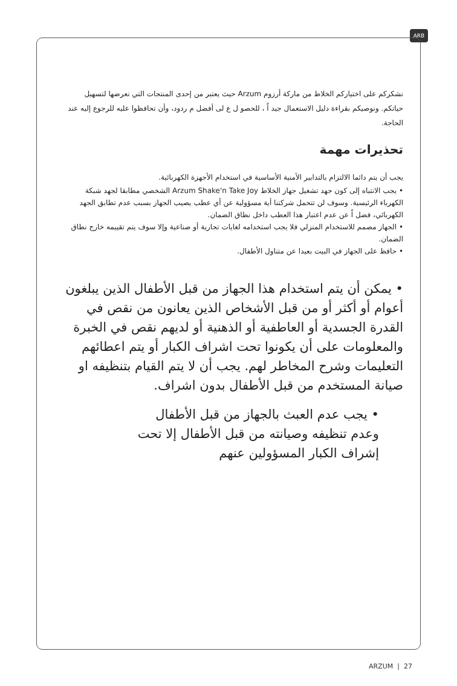ARB
نشكركم على اختياركم الخلاط من ماركة أرزوم Arzum حيث يعتبر من إحدى المنتجات التي نعرضها لتسهيل حياتكم. ونوصيكم بقراءة دليل الاستعمال جيد اً ، للحصو ل ع لى أفضل م ردود، وأن تحافظوا عليه للرجوع إليه عند الحاجة.
تحذيرات مهمة
يجب أن يتم دائما الالتزام بالتدابير الأمنية الأساسية في استخدام الأجهزة الكهربائية.
• يجب الانتباه إلى كون جهد تشغيل جهاز الخلاط Arzum Shake'n Take Joy الشخصي مطابقا لجهد شبكة الكهرباء الرئيسية. وسوف لن تتحمل شركتنا أية مسؤولية عن أي عطب يصيب الجهاز بسبب عدم تطابق الجهد الكهربائي، فضل اً عن عدم اعتبار هذا العطب داخل نطاق الضمان.
• الجهاز مصمم للاستخدام المنزلي فلا يجب استخدامه لغايات تجارية أو صناعية وإلا سوف يتم تقييمه خارج نطاق الضمان.
• حافظ على الجهاز في البيت بعيدا عن متناول الأطفال.
• يمكن أن يتم استخدام هذا الجهاز من قبل الأطفال الذين يبلغون أعوام أو أكثر أو من قبل الأشخاص الذين يعانون من نقص في القدرة الجسدية أو العاطفية أو الذهنية أو لديهم نقص في الخبرة والمعلومات على أن يكونوا تحت اشراف الكبار أو يتم اعطائهم التعليمات وشرح المخاطر لهم. يجب أن لا يتم القيام بتنظيفه او صيانة المستخدم من قبل الأطفال بدون اشراف.
• يجب عدم العبث بالجهاز من قبل الأطفال وعدم تنظيفه وصيانته من قبل الأطفال إلا تحت إشراف الكبار المسؤولين عنهم
ARZUM | 27